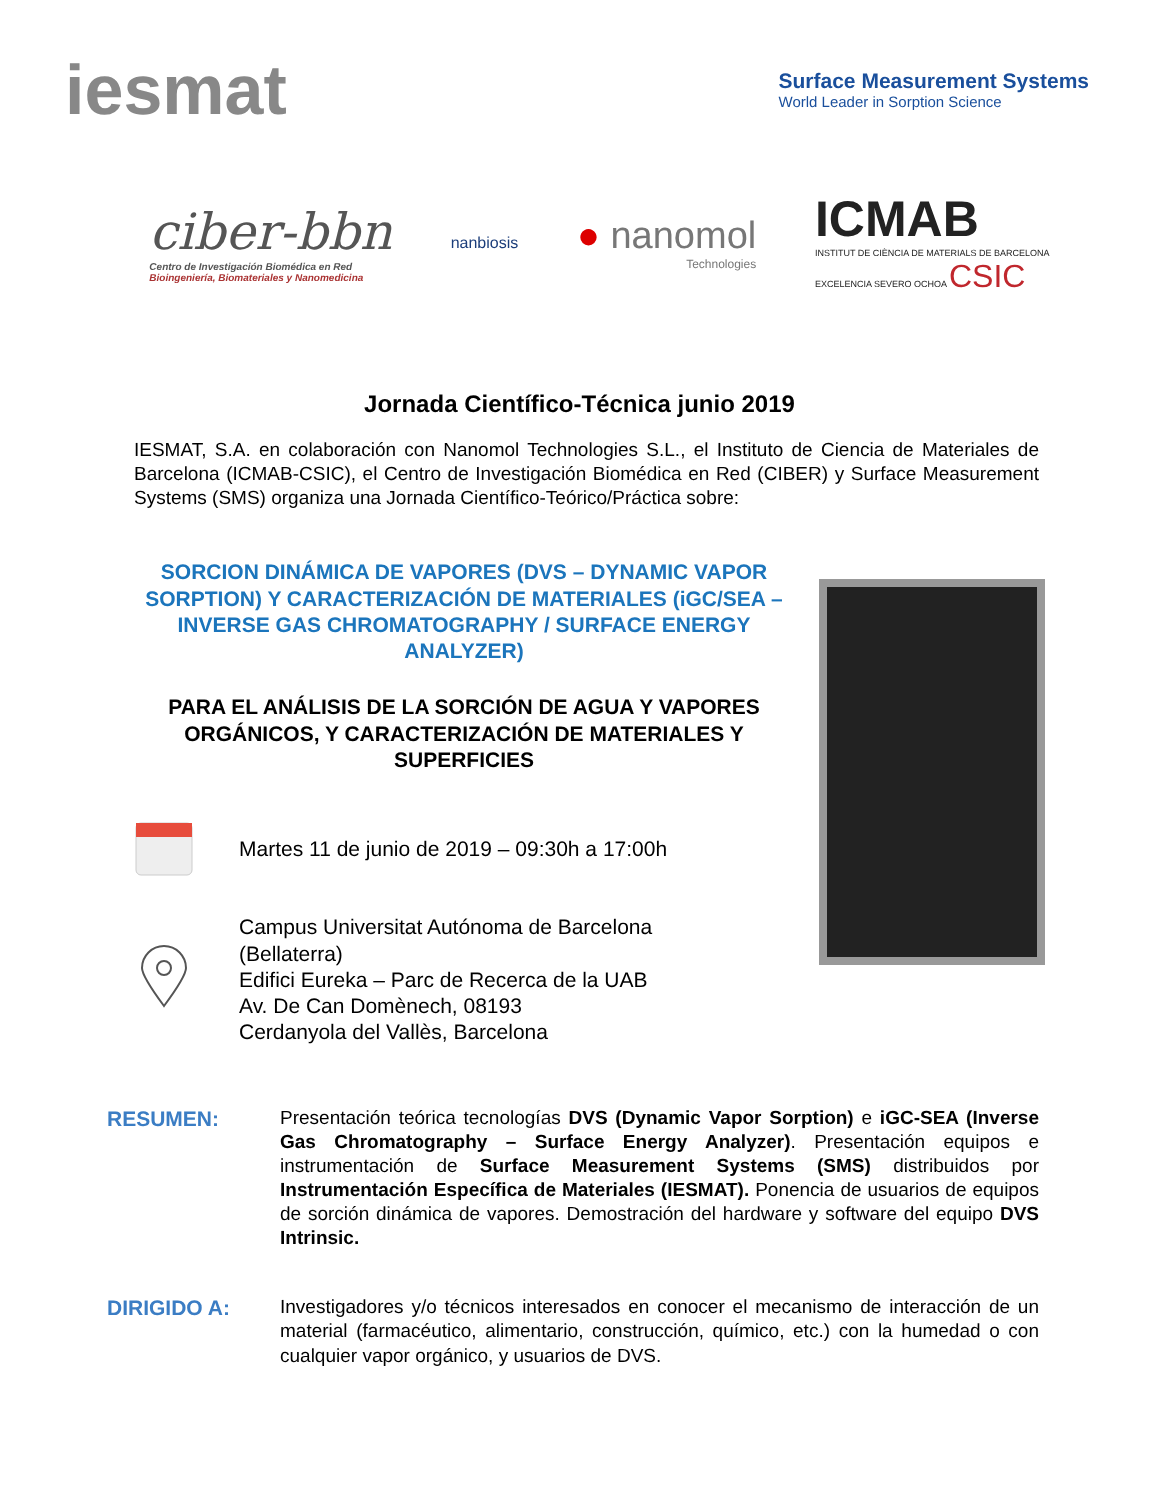iesmat
Surface Measurement Systems
World Leader in Sorption Science
ciber-bbn
Centro de Investigación Biomédica en Red
Bioingeniería, Biomateriales y Nanomedicina
nanbiosis
● nanomol
Technologies
ICMAB
INSTITUT DE CIÈNCIA DE MATERIALS DE BARCELONA
EXCELENCIA SEVERO OCHOA CSIC
Jornada Científico-Técnica junio 2019
IESMAT, S.A. en colaboración con Nanomol Technologies S.L., el Instituto de Ciencia de Materiales de Barcelona (ICMAB-CSIC), el Centro de Investigación Biomédica en Red (CIBER) y Surface Measurement Systems (SMS) organiza una Jornada Científico-Teórico/Práctica sobre:
SORCION DINÁMICA DE VAPORES (DVS – DYNAMIC VAPOR SORPTION) Y CARACTERIZACIÓN DE MATERIALES (iGC/SEA – INVERSE GAS CHROMATOGRAPHY / SURFACE ENERGY ANALYZER)
PARA EL ANÁLISIS DE LA SORCIÓN DE AGUA Y VAPORES ORGÁNICOS, Y CARACTERIZACIÓN DE MATERIALES Y SUPERFICIES
Martes 11 de junio de 2019 – 09:30h a 17:00h
Campus Universitat Autónoma de Barcelona
(Bellaterra)
Edifici Eureka – Parc de Recerca de la UAB
Av. De Can Domènech, 08193
Cerdanyola del Vallès, Barcelona
RESUMEN: Presentación teórica tecnologías DVS (Dynamic Vapor Sorption) e iGC-SEA (Inverse Gas Chromatography – Surface Energy Analyzer). Presentación equipos e instrumentación de Surface Measurement Systems (SMS) distribuidos por Instrumentación Específica de Materiales (IESMAT). Ponencia de usuarios de equipos de sorción dinámica de vapores. Demostración del hardware y software del equipo DVS Intrinsic.
DIRIGIDO A: Investigadores y/o técnicos interesados en conocer el mecanismo de interacción de un material (farmacéutico, alimentario, construcción, químico, etc.) con la humedad o con cualquier vapor orgánico, y usuarios de DVS.